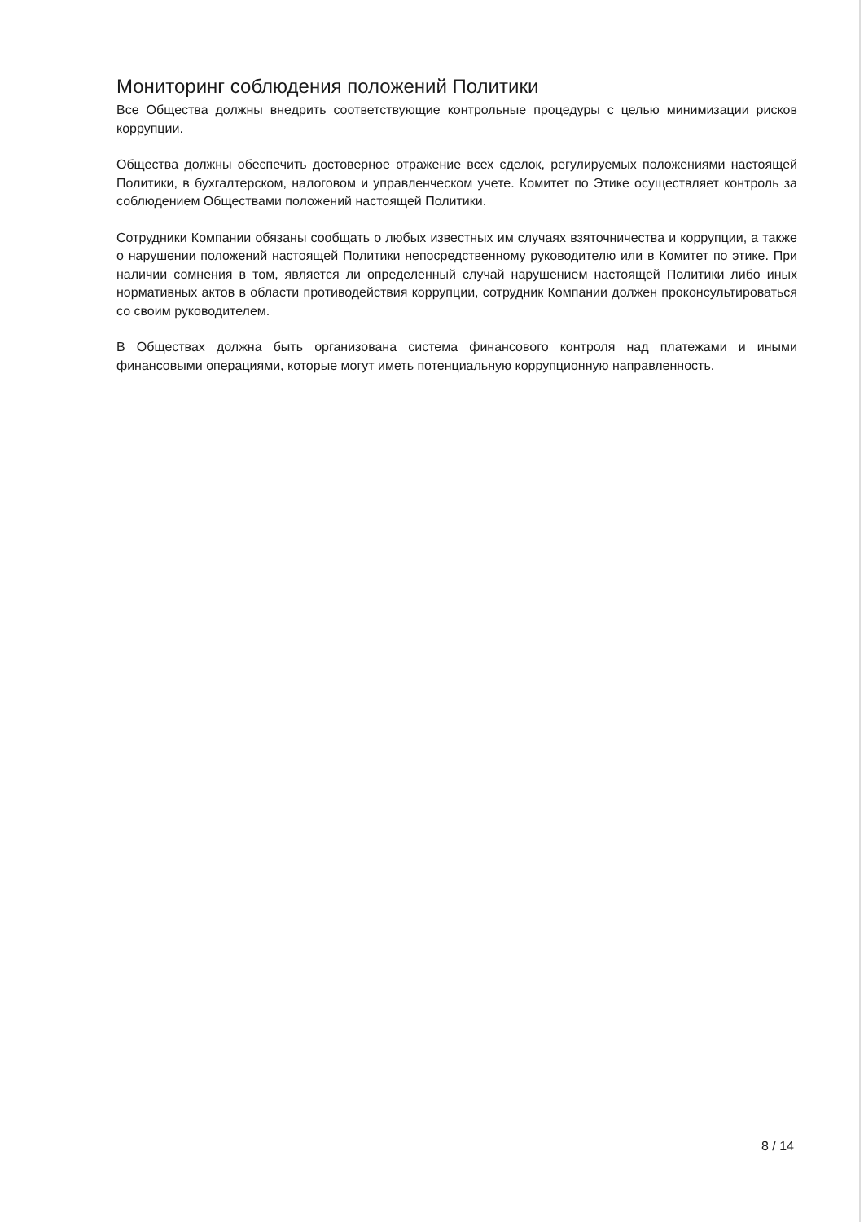Мониторинг соблюдения положений Политики
Все Общества должны внедрить соответствующие контрольные процедуры с целью минимизации рисков коррупции.
Общества должны обеспечить достоверное отражение всех сделок, регулируемых положениями настоящей Политики, в бухгалтерском, налоговом и управленческом учете. Комитет по Этике осуществляет контроль за соблюдением Обществами положений настоящей Политики.
Сотрудники Компании обязаны сообщать о любых известных им случаях взяточничества и коррупции, а также о нарушении положений настоящей Политики непосредственному руководителю или в Комитет по этике. При наличии сомнения в том, является ли определенный случай нарушением настоящей Политики либо иных нормативных актов в области противодействия коррупции, сотрудник Компании должен проконсультироваться со своим руководителем.
В Обществах должна быть организована система финансового контроля над платежами и иными финансовыми операциями, которые могут иметь потенциальную коррупционную направленность.
8 / 14